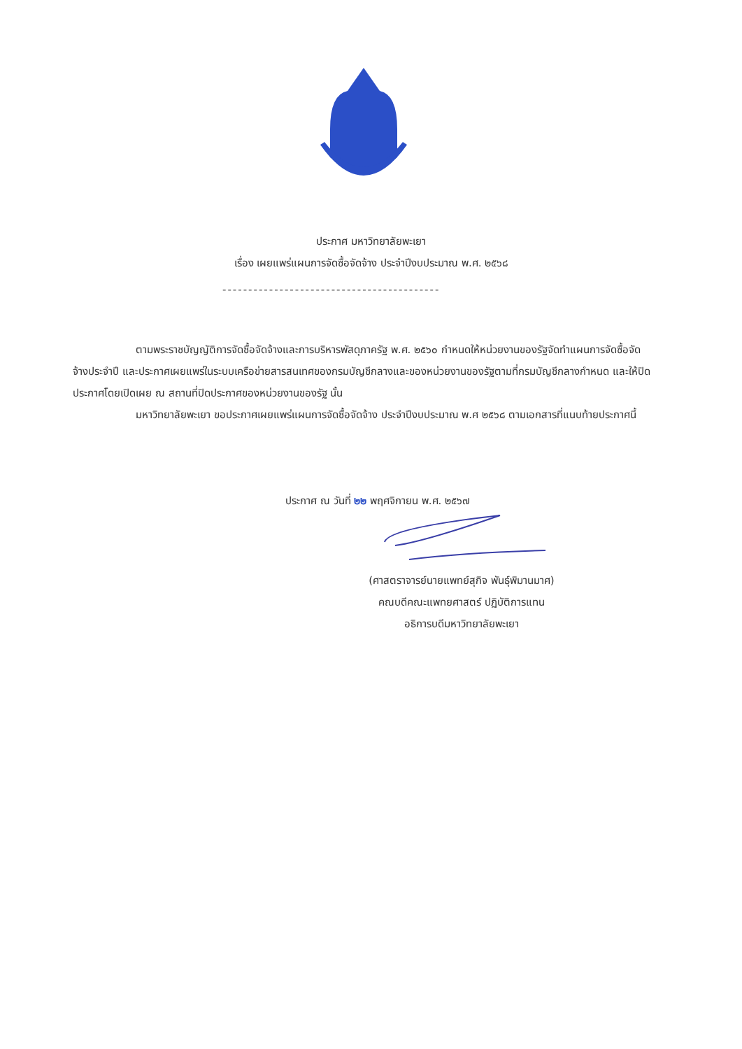ประกาศ มหาวิทยาลัยพะเยา
เรื่อง เผยแพร่แผนการจัดซื้อจัดจ้าง ประจำปีงบประมาณ พ.ศ. ๒๕๖๘
------------------------------------------
ตามพระราชบัญญัติการจัดซื้อจัดจ้างและการบริหารพัสดุภาครัฐ พ.ศ. ๒๕๖๐ กำหนดให้หน่วยงานของรัฐจัดทำแผนการจัดซื้อจัดจ้างประจำปี และประกาศเผยแพร่ในระบบเครือข่ายสารสนเทศของกรมบัญชีกลางและของหน่วยงานของรัฐตามที่กรมบัญชีกลางกำหนด และให้ปิดประกาศโดยเปิดเผย ณ สถานที่ปิดประกาศของหน่วยงานของรัฐ นั้น
มหาวิทยาลัยพะเยา ขอประกาศเผยแพร่แผนการจัดซื้อจัดจ้าง ประจำปีงบประมาณ พ.ศ ๒๕๖๘ ตามเอกสารที่แนบท้ายประกาศนี้
ประกาศ ณ วันที่ ๒๒ พฤศจิกายน พ.ศ. ๒๕๖๗
(ศาสตราจารย์นายแพทย์สุกิจ พันธุ์พิมานมาศ)
คณบดีคณะแพทยศาสตร์ ปฏิบัติการแทน
อธิการบดีมหาวิทยาลัยพะเยา